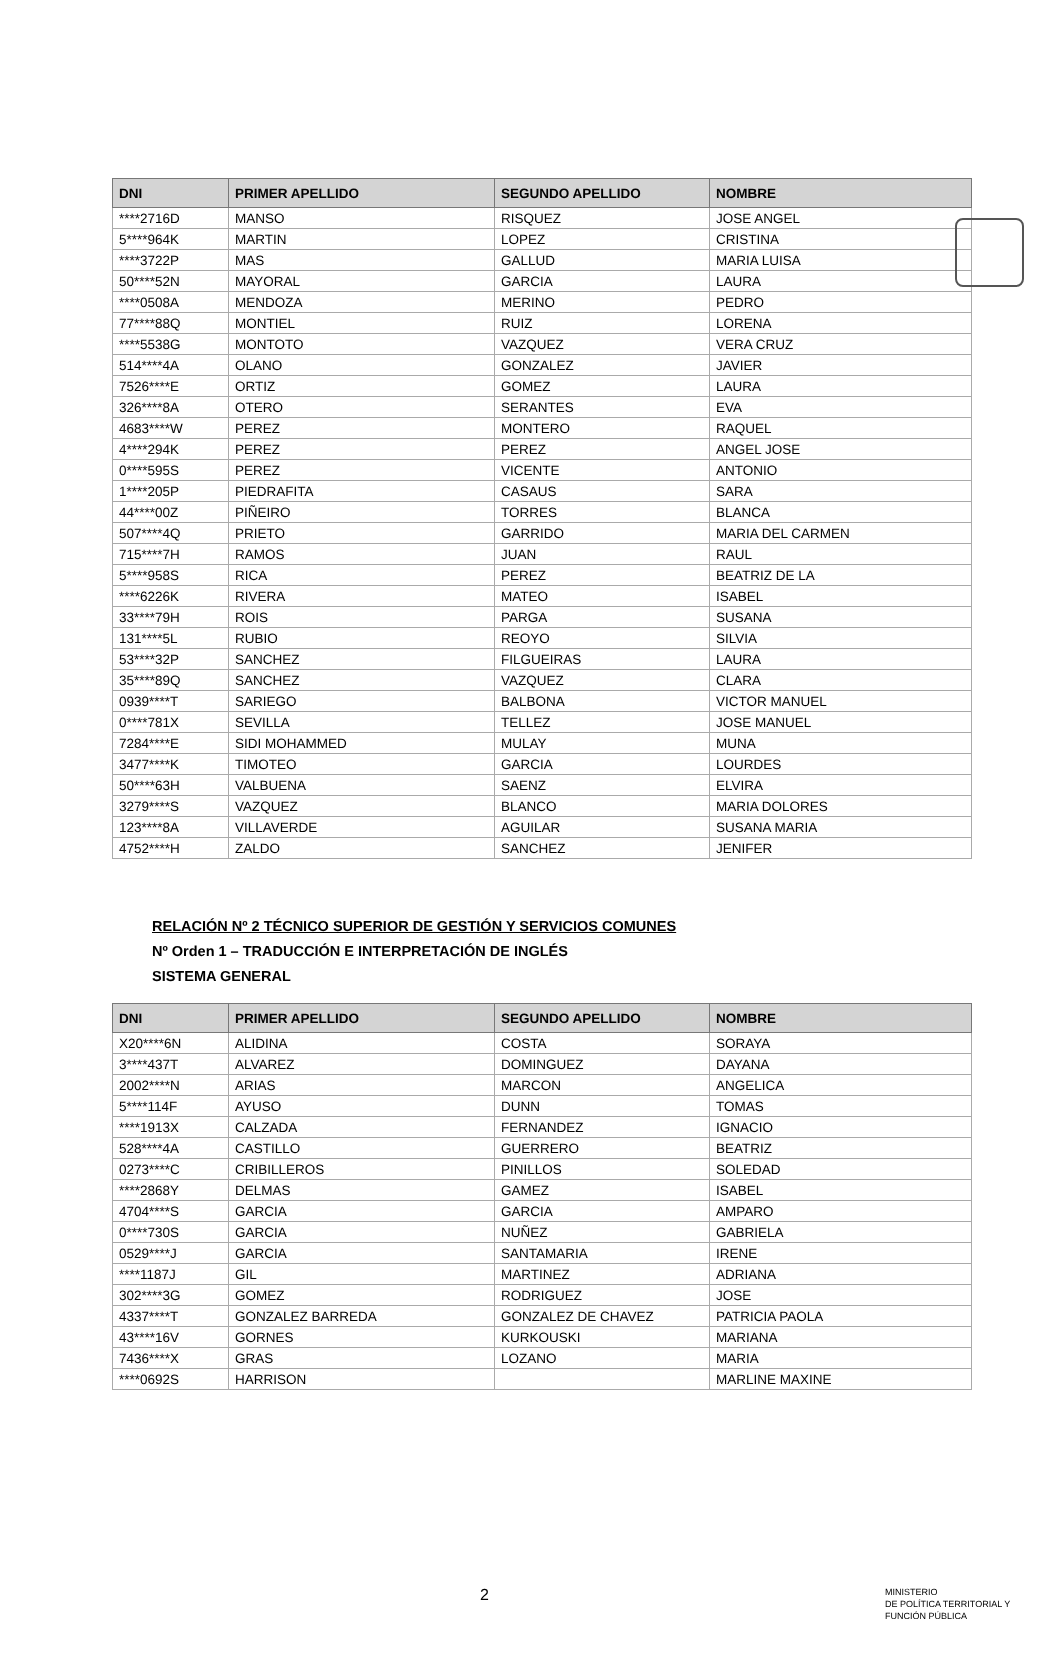| DNI | PRIMER APELLIDO | SEGUNDO APELLIDO | NOMBRE |
| --- | --- | --- | --- |
| ****2716D | MANSO | RISQUEZ | JOSE ANGEL |
| 5****964K | MARTIN | LOPEZ | CRISTINA |
| ****3722P | MAS | GALLUD | MARIA LUISA |
| 50****52N | MAYORAL | GARCIA | LAURA |
| ****0508A | MENDOZA | MERINO | PEDRO |
| 77****88Q | MONTIEL | RUIZ | LORENA |
| ****5538G | MONTOTO | VAZQUEZ | VERA CRUZ |
| 514****4A | OLANO | GONZALEZ | JAVIER |
| 7526****E | ORTIZ | GOMEZ | LAURA |
| 326****8A | OTERO | SERANTES | EVA |
| 4683****W | PEREZ | MONTERO | RAQUEL |
| 4****294K | PEREZ | PEREZ | ANGEL JOSE |
| 0****595S | PEREZ | VICENTE | ANTONIO |
| 1****205P | PIEDRAFITA | CASAUS | SARA |
| 44****00Z | PIÑEIRO | TORRES | BLANCA |
| 507****4Q | PRIETO | GARRIDO | MARIA DEL CARMEN |
| 715****7H | RAMOS | JUAN | RAUL |
| 5****958S | RICA | PEREZ | BEATRIZ DE LA |
| ****6226K | RIVERA | MATEO | ISABEL |
| 33****79H | ROIS | PARGA | SUSANA |
| 131****5L | RUBIO | REOYO | SILVIA |
| 53****32P | SANCHEZ | FILGUEIRAS | LAURA |
| 35****89Q | SANCHEZ | VAZQUEZ | CLARA |
| 0939****T | SARIEGO | BALBONA | VICTOR MANUEL |
| 0****781X | SEVILLA | TELLEZ | JOSE MANUEL |
| 7284****E | SIDI MOHAMMED | MULAY | MUNA |
| 3477****K | TIMOTEO | GARCIA | LOURDES |
| 50****63H | VALBUENA | SAENZ | ELVIRA |
| 3279****S | VAZQUEZ | BLANCO | MARIA DOLORES |
| 123****8A | VILLAVERDE | AGUILAR | SUSANA MARIA |
| 4752****H | ZALDO | SANCHEZ | JENIFER |
RELACIÓN Nº 2 TÉCNICO SUPERIOR DE GESTIÓN Y SERVICIOS COMUNES
Nº Orden 1 – TRADUCCIÓN E INTERPRETACIÓN DE INGLÉS
SISTEMA GENERAL
| DNI | PRIMER APELLIDO | SEGUNDO APELLIDO | NOMBRE |
| --- | --- | --- | --- |
| X20****6N | ALIDINA | COSTA | SORAYA |
| 3****437T | ALVAREZ | DOMINGUEZ | DAYANA |
| 2002****N | ARIAS | MARCON | ANGELICA |
| 5****114F | AYUSO | DUNN | TOMAS |
| ****1913X | CALZADA | FERNANDEZ | IGNACIO |
| 528****4A | CASTILLO | GUERRERO | BEATRIZ |
| 0273****C | CRIBILLEROS | PINILLOS | SOLEDAD |
| ****2868Y | DELMAS | GAMEZ | ISABEL |
| 4704****S | GARCIA | GARCIA | AMPARO |
| 0****730S | GARCIA | NUÑEZ | GABRIELA |
| 0529****J | GARCIA | SANTAMARIA | IRENE |
| ****1187J | GIL | MARTINEZ | ADRIANA |
| 302****3G | GOMEZ | RODRIGUEZ | JOSE |
| 4337****T | GONZALEZ BARREDA | GONZALEZ DE CHAVEZ | PATRICIA PAOLA |
| 43****16V | GORNES | KURKOUSKI | MARIANA |
| 7436****X | GRAS | LOZANO | MARIA |
| ****0692S | HARRISON | | MARLINE MAXINE |
2
MINISTERIO
DE POLÍTICA TERRITORIAL Y
FUNCIÓN PÚBLICA